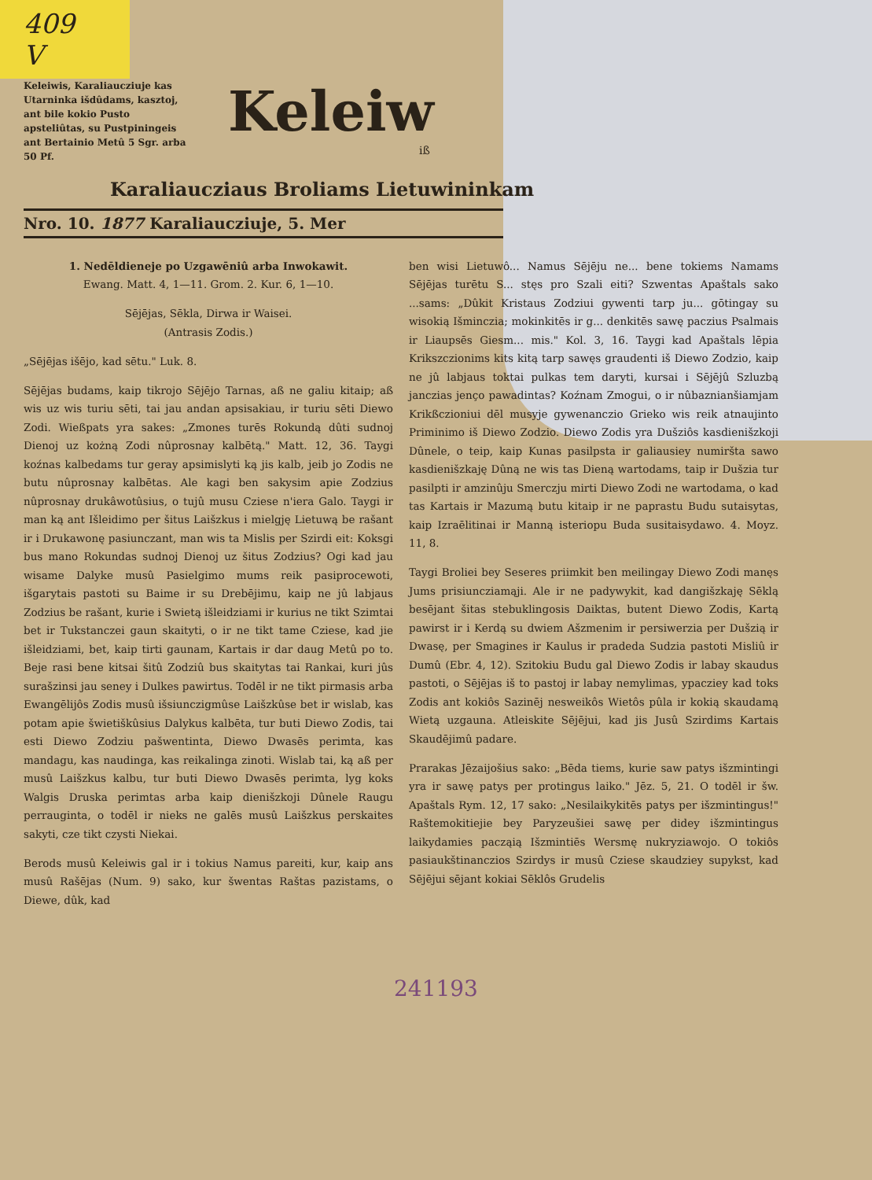409
V
Keleiwis, Karaliaucziuje kas Utarninka išdûdams, kasztoj, ant bile kokio Pusto apsteliûtas, su Pustpiningeis ant Bertainio Metû 5 Sgr. arba 50 Pf.
Keleiw
iß
Karaliaucziaus Broliams Lietuwininkam
Nro. 10. 1877 Karaliaucziuje, 5. Mer
1. Nedēldieneje po Uzgawēniû arba Inwokawit.
Ewang. Matt. 4, 1—11. Grom. 2. Kur. 6, 1—10.
Sējējas, Sēkla, Dirwa ir Waisei.
(Antrasis Zodis.)
„Sējējas išējo, kad sētu." Luk. 8.
Sējējas budams, kaip tikrojo Sējējo Tarnas, aß ne galiu kitaip; aß wis uz wis turiu sēti, tai jau andan apsisakiau, ir turiu sēti Diewo Zodi. Wießpats yra sakes: „Zmones turēs Rokundą dûti sudnoj Dienoj uz kożną Zodi nûprosnay kalbētą." Matt. 12, 36. Taygi koźnas kalbedams tur geray apsimislyti ką jis kalb, jeib jo Zodis ne butu nûprosnay kalbētas. Ale kagi ben sakysim apie Zodzius nûprosnay drukâwotûsius, o tujû musu Cziese n'iera Galo. Taygi ir man ką ant Išleidimo per šitus Laišzkus i mielgję Lietuwą be rašant ir i Drukawonę pasiunczant, man wis ta Mislis per Szirdi eit: Koksgi bus mano Rokundas sudnoj Dienoj uz šitus Zodzius? Ogi kad jau wisame Dalyke musû Pasielgimo mums reik pasiprocewoti, išgarytais pastoti su Baime ir su Drebējimu, kaip ne jû labjaus Zodzius be rašant, kurie i Swietą išleidziami ir kurius ne tikt Szimtai bet ir Tukstanczei gaun skaityti, o ir ne tikt tame Cziese, kad jie išleidziami, bet, kaip tirti gaunam, Kartais ir dar daug Metû po to. Beje rasi bene kitsai šitû Zodziû bus skaitytas tai Rankai, kuri jûs surašzinsi jau seney i Dulkes pawirtus. Todēl ir ne tikt pirmasis arba Ewangēlijôs Zodis musû išsiunczigmûse Laišzkûse bet ir wislab, kas potam apie šwietiškûsius Dalykus kalbēta, tur buti Diewo Zodis, tai esti Diewo Zodziu pašwentinta, Diewo Dwasēs perimta, kas mandagu, kas naudinga, kas reikalinga zinoti. Wislab tai, ką aß per musû Laišzkus kalbu, tur buti Diewo Dwasēs perimta, lyg koks Walgis Druska perimtas arba kaip dienišzkoji Dûnele Raugu perrauginta, o todēl ir nieks ne galēs musû Laišzkus perskaites sakyti, cze tikt czysti Niekai.
Berods musû Keleiwis gal ir i tokius Namus pareiti, kur, kaip ans musû Rašējas (Num. 9) sako, kur šwentas Raštas pazistams, o Diewe, dûk, kad
ben wisi Lietuwô... Namus Sējēju ne... bene tokiems Namams Sējējas turētu S... stęs pro Szali eiti? Szwentas Apaštals sako ...sams: „Dûkit Kristaus Zodziui gywenti tarp ju... gōtingay su wisokią Išminczia; mokinkitēs ir g... denkitēs sawę paczius Psalmais ir Liaupsēs Giesm... mis." Kol. 3, 16. Taygi kad Apaštals lēpia Krikszczionims kits kitą tarp sawęs graudenti iš Diewo Zodzio, kaip ne jû labjaus toktai pulkas tem daryti, kursai i Sējējû Szluzbą janczias jenço pawadintas? Koźnam Zmogui, o ir nûbaznianšiamjam Krikßczioniui dēl musyje gywenanczio Grieko wis reik atnaujinto Priminimo iš Diewo Zodzio. Diewo Zodis yra Dušziôs kasdienišzkoji Dûnele, o teip, kaip Kunas pasilpsta ir galiausiey numiršta sawo kasdienišzkaję Dûną ne wis tas Dieną wartodams, taip ir Dušzia tur pasilpti ir amzinûju Smerczju mirti Diewo Zodi ne wartodama, o kad tas Kartais ir Mazumą butu kitaip ir ne paprastu Budu sutaisytas, kaip Izraēlitinai ir Manną isteriopu Buda susitaisydawo. 4. Moyz. 11, 8.
Taygi Broliei bey Seseres priimkit ben meilingay Diewo Zodi manęs Jums prisiuncziamąji. Ale ir ne padywykit, kad dangišzkaję Sēklą besējant šitas stebuklingosis Daiktas, butent Diewo Zodis, Kartą pawirst ir i Kerdą su dwiem Ašzmenim ir persiwerzia per Dušzią ir Dwasę, per Smagines ir Kaulus ir pradeda Sudzia pastoti Misliû ir Dumû (Ebr. 4, 12). Szitokiu Budu gal Diewo Zodis ir labay skaudus pastoti, o Sējējas iš to pastoj ir labay nemylimas, ypacziey kad toks Zodis ant kokiôs Sazinēj nesweikôs Wietôs pûla ir kokią skaudamą Wietą uzgauna. Atleiskite Sējējui, kad jis Jusû Szirdims Kartais Skaudējimû padare.
Prarakas Jēzaijošius sako: „Bēda tiems, kurie saw patys išzmintingi yra ir sawę patys per protingus laiko." Jēz. 5, 21. O todēl ir šw. Apaštals Rym. 12, 17 sako: „Nesilaikykitēs patys per išzmintingus!" Raštemokitiejie bey Paryzeušiei sawę per didey išzmintingus laikydamies pacząią Išzmintiēs Wersmę nukryziawojo. O tokiôs pasiaukštinanczios Szirdys ir musû Cziese skaudziey supykst, kad Sējējui sējant kokiai Sēklôs Grudelis
241193